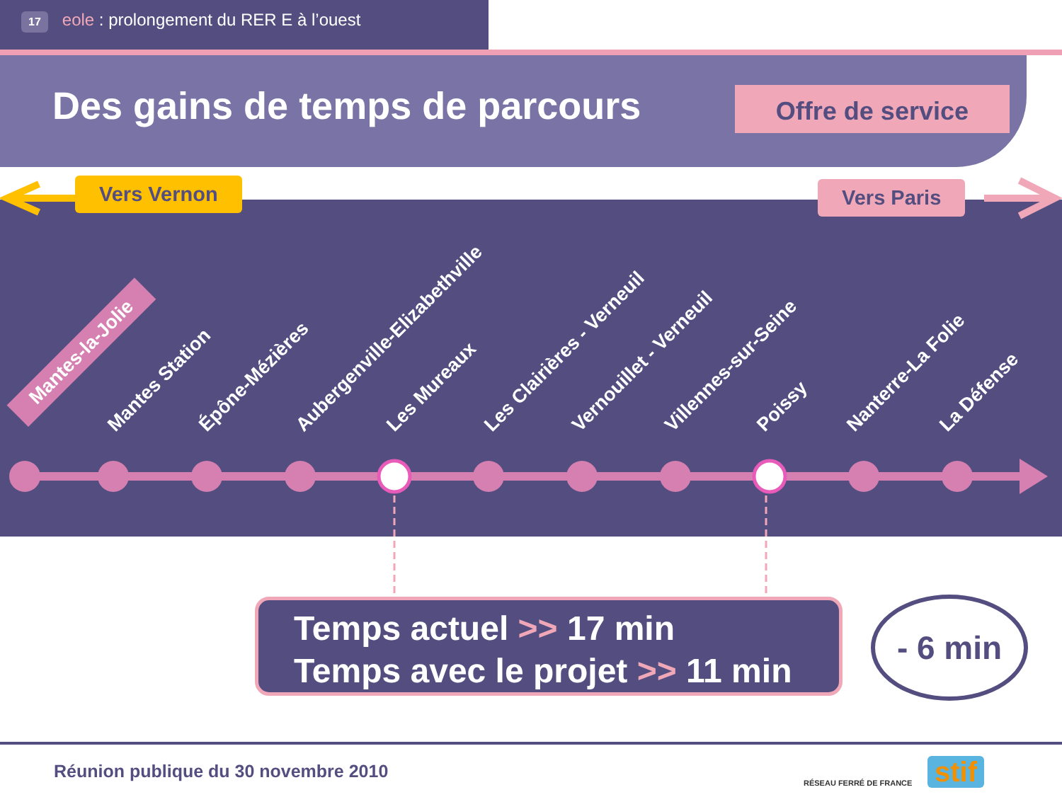17 eole : prolongement du RER E à l’ouest
Offre de service
Des gains de temps de parcours
Vers Vernon Vers Paris
Mantes-la-Jolie
Mantes Station Épône-Mézières Aubergenville-Elizabethville Les Mureaux Les Clairières - Verneuil Vernouillet - Verneuil Villennes-sur-Seine Poissy Nanterre-La Folie La Défense
Temps actuel >> 17 min
Temps avec le projet >> 11 min
- 6 min
Réunion publique du 30 novembre 2010
RÉSEAU FERRÉ DE FRANCE stif